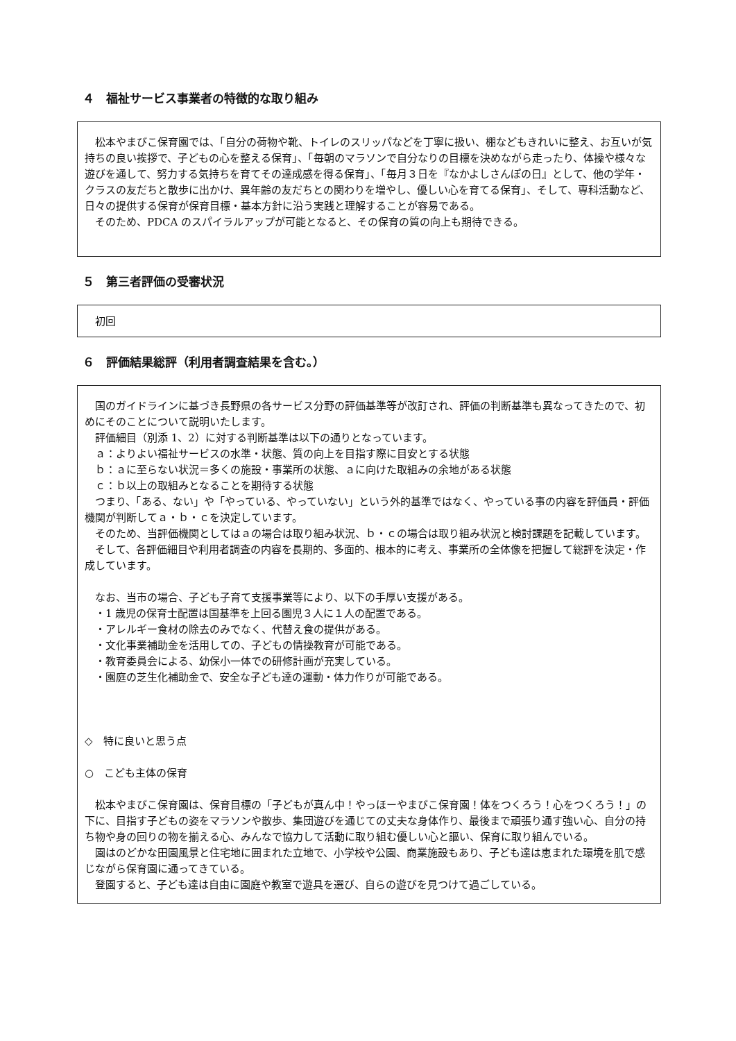４　福祉サービス事業者の特徴的な取り組み
松本やまびこ保育園では、「自分の荷物や靴、トイレのスリッパなどを丁寧に扱い、棚などもきれいに整え、お互いが気持ちの良い挨拶で、子どもの心を整える保育」、「毎朝のマラソンで自分なりの目標を決めながら走ったり、体操や様々な遊びを通して、努力する気持ちを育てその達成感を得る保育」、「毎月３日を『なかよしさんぽの日』として、他の学年・クラスの友だちと散歩に出かけ、異年齢の友だちとの関わりを増やし、優しい心を育てる保育」、そして、専科活動など、日々の提供する保育が保育目標・基本方針に沿う実践と理解することが容易である。
そのため、PDCA のスパイラルアップが可能となると、その保育の質の向上も期待できる。
５　第三者評価の受審状況
初回
６　評価結果総評（利用者調査結果を含む。）
国のガイドラインに基づき長野県の各サービス分野の評価基準等が改訂され、評価の判断基準も異なってきたので、初めにそのことについて説明いたします。
評価細目（別添 1、2）に対する判断基準は以下の通りとなっています。
ａ：よりよい福祉サービスの水準・状態、質の向上を目指す際に目安とする状態
ｂ：ａに至らない状況＝多くの施設・事業所の状態、ａに向けた取組みの余地がある状態
ｃ：ｂ以上の取組みとなることを期待する状態
つまり、「ある、ない」や「やっている、やっていない」という外的基準ではなく、やっている事の内容を評価員・評価機関が判断してａ・ｂ・ｃを決定しています。
そのため、当評価機関としてはａの場合は取り組み状況、ｂ・ｃの場合は取り組み状況と検討課題を記載しています。
そして、各評価細目や利用者調査の内容を長期的、多面的、根本的に考え、事業所の全体像を把握して総評を決定・作成しています。
なお、当市の場合、子ども子育て支援事業等により、以下の手厚い支援がある。
・1 歳児の保育士配置は国基準を上回る園児３人に１人の配置である。
・アレルギー食材の除去のみでなく、代替え食の提供がある。
・文化事業補助金を活用しての、子どもの情操教育が可能である。
・教育委員会による、幼保小一体での研修計画が充実している。
・園庭の芝生化補助金で、安全な子ども達の運動・体力作りが可能である。
◇　特に良いと思う点
○　こども主体の保育
松本やまびこ保育園は、保育目標の「子どもが真ん中！やっほーやまびこ保育園！体をつくろう！心をつくろう！」の下に、目指す子どもの姿をマラソンや散歩、集団遊びを通じての丈夫な身体作り、最後まで頑張り通す強い心、自分の持ち物や身の回りの物を揃える心、みんなで協力して活動に取り組む優しい心と謳い、保育に取り組んでいる。
園はのどかな田園風景と住宅地に囲まれた立地で、小学校や公園、商業施設もあり、子ども達は恵まれた環境を肌で感じながら保育園に通ってきている。
登園すると、子ども達は自由に園庭や教室で遊具を選び、自らの遊びを見つけて過ごしている。